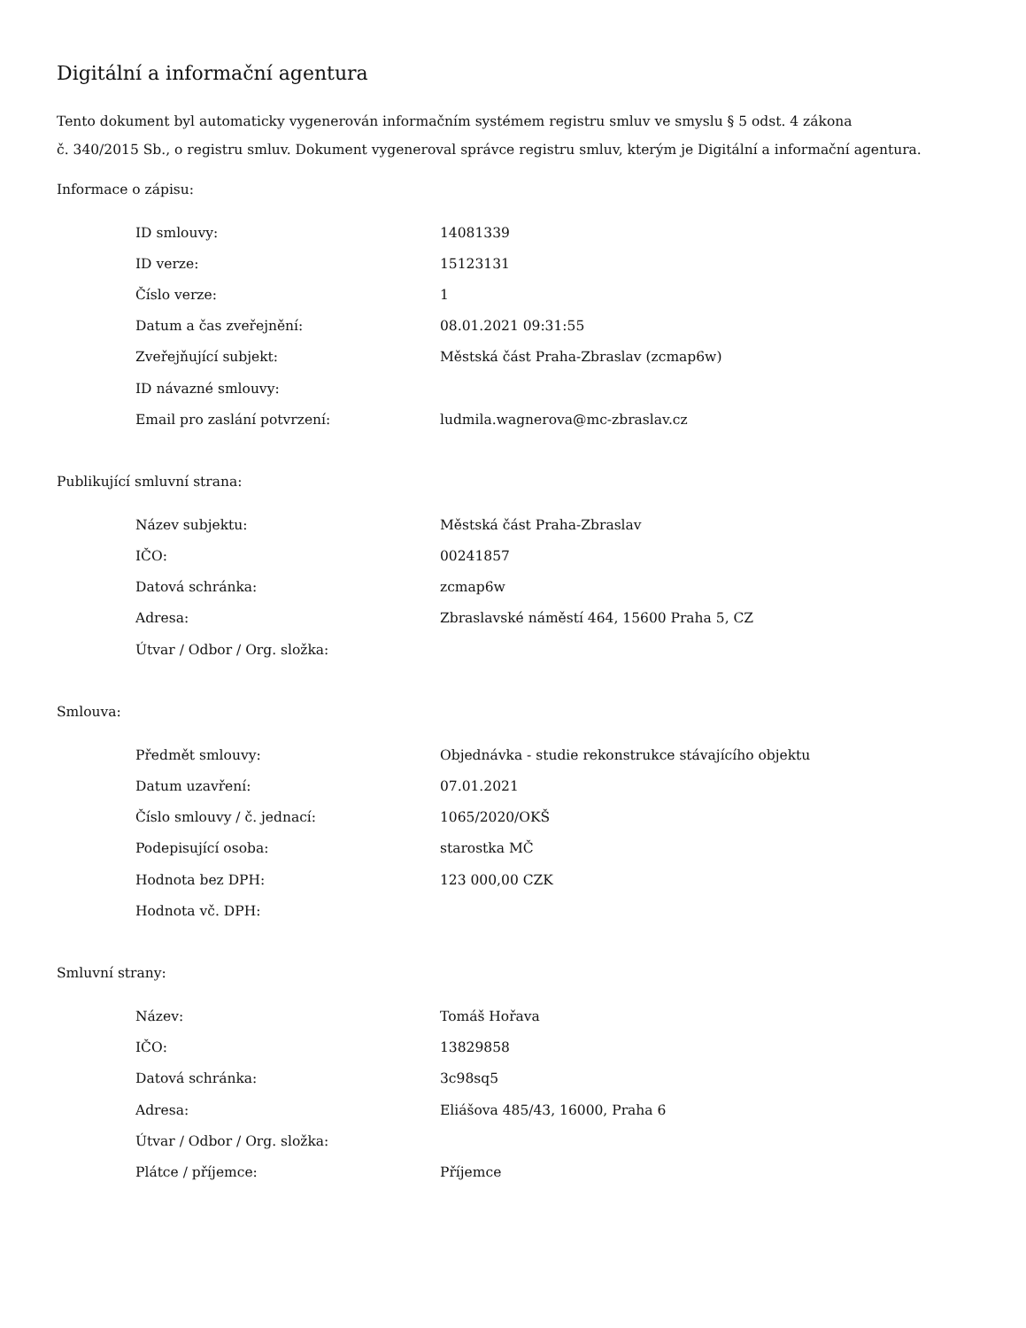Digitální a informační agentura
Tento dokument byl automaticky vygenerován informačním systémem registru smluv ve smyslu § 5 odst. 4 zákona
č. 340/2015 Sb., o registru smluv. Dokument vygeneroval správce registru smluv, kterým je Digitální a informační agentura.
Informace o zápisu:
| ID smlouvy: | 14081339 |
| ID verze: | 15123131 |
| Číslo verze: | 1 |
| Datum a čas zveřejnění: | 08.01.2021 09:31:55 |
| Zveřejňující subjekt: | Městská část Praha-Zbraslav (zcmap6w) |
| ID návazné smlouvy: | |
| Email pro zaslání potvrzení: | ludmila.wagnerova@mc-zbraslav.cz |
Publikující smluvní strana:
| Název subjektu: | Městská část Praha-Zbraslav |
| IČO: | 00241857 |
| Datová schránka: | zcmap6w |
| Adresa: | Zbraslavské náměstí 464, 15600 Praha 5, CZ |
| Útvar / Odbor / Org. složka: | |
Smlouva:
| Předmět smlouvy: | Objednávka - studie rekonstrukce stávajícího objektu |
| Datum uzavření: | 07.01.2021 |
| Číslo smlouvy / č. jednací: | 1065/2020/OKŠ |
| Podepisující osoba: | starostka MČ |
| Hodnota bez DPH: | 123 000,00 CZK |
| Hodnota vč. DPH: | |
Smluvní strany:
| Název: | Tomáš Hořava |
| IČO: | 13829858 |
| Datová schránka: | 3c98sq5 |
| Adresa: | Eliášova 485/43, 16000, Praha 6 |
| Útvar / Odbor / Org. složka: | |
| Plátce / příjemce: | Příjemce |